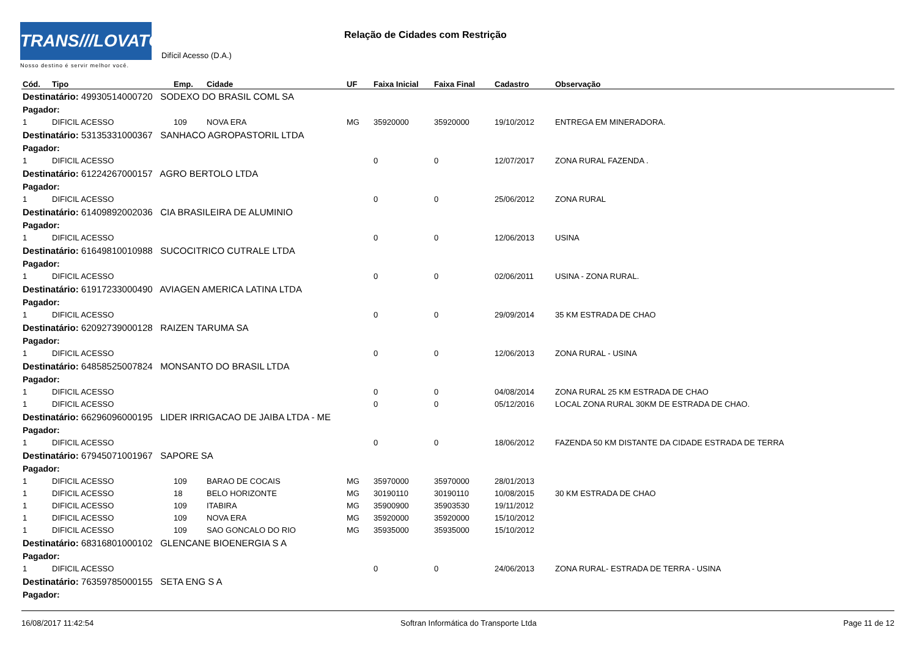TRANS///LOVATO
Nosso destino é servir melhor você.
Relação de Cidades com Restrição
Difícil Acesso (D.A.)
| Cód. | Tipo | Emp. | Cidade | UF | Faixa Inicial | Faixa Final | Cadastro | Observação |
| --- | --- | --- | --- | --- | --- | --- | --- | --- |
| Destinatário: 49930514000720 SODEXO DO BRASIL COML SA | | | | | | | | |
| Pagador: | | | | | | | | |
| 1 | DIFICIL ACESSO | 109 | NOVA ERA | MG | 35920000 | 35920000 | 19/10/2012 | ENTREGA EM MINERADORA. |
| Destinatário: 53135331000367 SANHACO AGROPASTORIL LTDA | | | | | | | | |
| Pagador: | | | | | | | | |
| 1 | DIFICIL ACESSO | | | | 0 | 0 | 12/07/2017 | ZONA RURAL FAZENDA . |
| Destinatário: 61224267000157 AGRO BERTOLO LTDA | | | | | | | | |
| Pagador: | | | | | | | | |
| 1 | DIFICIL ACESSO | | | | 0 | 0 | 25/06/2012 | ZONA RURAL |
| Destinatário: 61409892002036 CIA BRASILEIRA DE ALUMINIO | | | | | | | | |
| Pagador: | | | | | | | | |
| 1 | DIFICIL ACESSO | | | | 0 | 0 | 12/06/2013 | USINA |
| Destinatário: 61649810010988 SUCOCITRICO CUTRALE LTDA | | | | | | | | |
| Pagador: | | | | | | | | |
| 1 | DIFICIL ACESSO | | | | 0 | 0 | 02/06/2011 | USINA - ZONA RURAL. |
| Destinatário: 61917233000490 AVIAGEN AMERICA LATINA LTDA | | | | | | | | |
| Pagador: | | | | | | | | |
| 1 | DIFICIL ACESSO | | | | 0 | 0 | 29/09/2014 | 35 KM ESTRADA DE CHAO |
| Destinatário: 62092739000128 RAIZEN TARUMA SA | | | | | | | | |
| Pagador: | | | | | | | | |
| 1 | DIFICIL ACESSO | | | | 0 | 0 | 12/06/2013 | ZONA RURAL - USINA |
| Destinatário: 64858525007824 MONSANTO DO BRASIL LTDA | | | | | | | | |
| Pagador: | | | | | | | | |
| 1 | DIFICIL ACESSO | | | | 0 | 0 | 04/08/2014 | ZONA RURAL 25 KM ESTRADA DE CHAO |
| 1 | DIFICIL ACESSO | | | | 0 | 0 | 05/12/2016 | LOCAL ZONA RURAL 30KM DE ESTRADA DE CHAO. |
| Destinatário: 66296096000195 LIDER IRRIGACAO DE JAIBA LTDA - ME | | | | | | | | |
| Pagador: | | | | | | | | |
| 1 | DIFICIL ACESSO | | | | 0 | 0 | 18/06/2012 | FAZENDA 50 KM DISTANTE DA CIDADE ESTRADA DE TERRA |
| Destinatário: 67945071001967 SAPORE SA | | | | | | | | |
| Pagador: | | | | | | | | |
| 1 | DIFICIL ACESSO | 109 | BARAO DE COCAIS | MG | 35970000 | 35970000 | 28/01/2013 | |
| 1 | DIFICIL ACESSO | 18 | BELO HORIZONTE | MG | 30190110 | 30190110 | 10/08/2015 | 30 KM ESTRADA DE CHAO |
| 1 | DIFICIL ACESSO | 109 | ITABIRA | MG | 35900900 | 35903530 | 19/11/2012 | |
| 1 | DIFICIL ACESSO | 109 | NOVA ERA | MG | 35920000 | 35920000 | 15/10/2012 | |
| 1 | DIFICIL ACESSO | 109 | SAO GONCALO DO RIO | MG | 35935000 | 35935000 | 15/10/2012 | |
| Destinatário: 68316801000102 GLENCANE BIOENERGIA S A | | | | | | | | |
| Pagador: | | | | | | | | |
| 1 | DIFICIL ACESSO | | | | 0 | 0 | 24/06/2013 | ZONA RURAL- ESTRADA DE TERRA - USINA |
| Destinatário: 76359785000155 SETA ENG S A | | | | | | | | |
| Pagador: | | | | | | | | |
16/08/2017 11:42:54 Softran Informática do Transporte Ltda Page 11 de 12